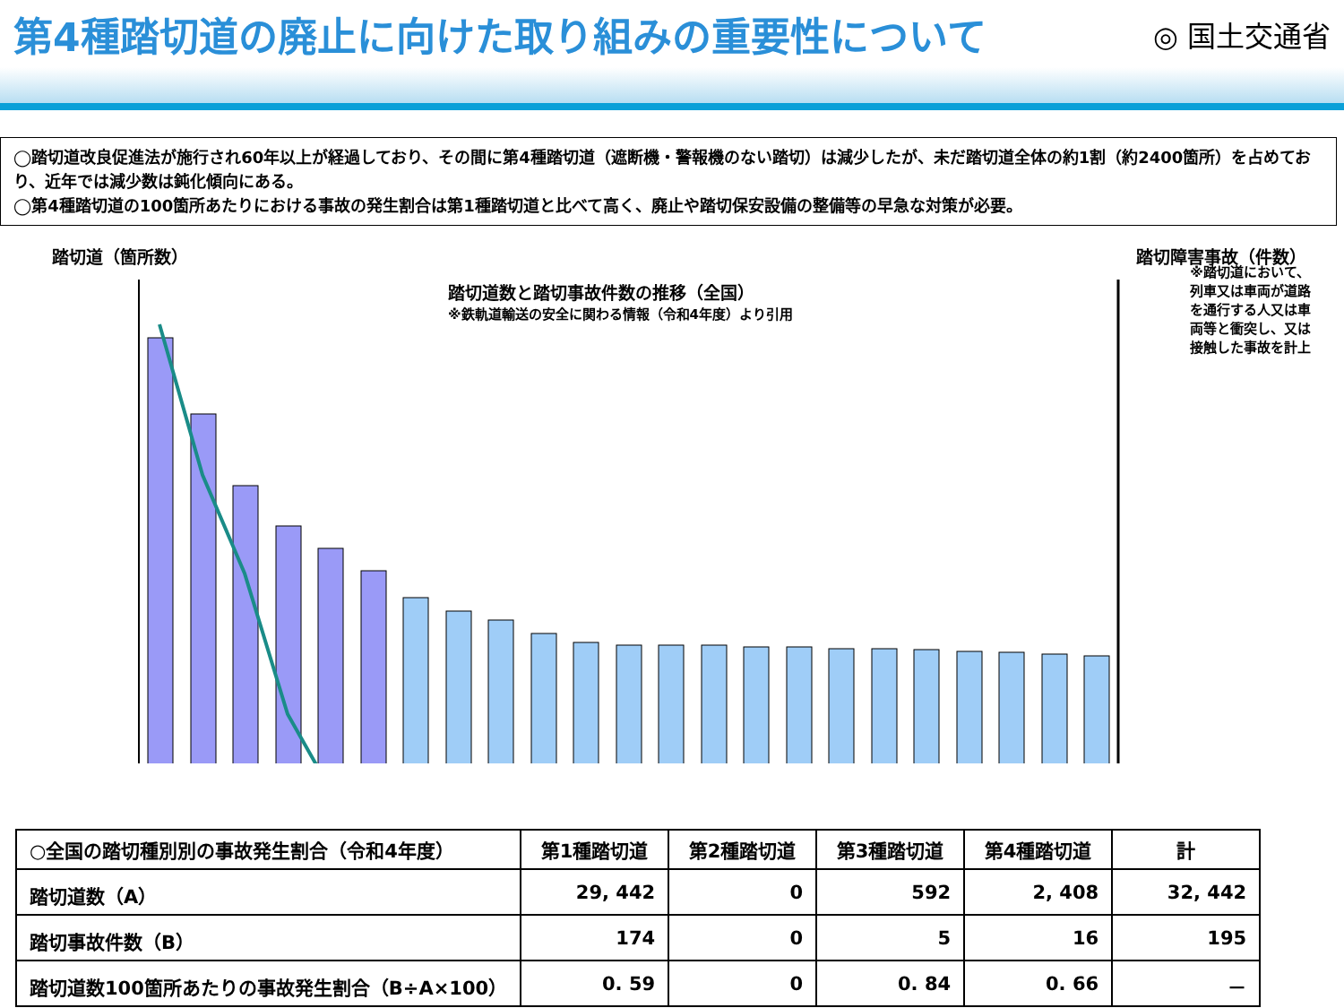第4種踏切道の廃止に向けた取り組みの重要性について
◎ 国土交通省
◯踏切道改良促進法が施行され60年以上が経過しており、その間に第4種踏切道（遮断機・警報機のない踏切）は減少したが、未だ踏切道全体の約1割（約2400箇所）を占めており、近年では減少数は鈍化傾向にある。
◯第4種踏切道の100箇所あたりにおける事故の発生割合は第1種踏切道と比べて高く、廃止や踏切保安設備の整備等の早急な対策が必要。
踏切道（箇所数） 踏切障害事故（件数）
踏切道数と踏切事故件数の推移（全国）
※鉄軌道輸送の安全に関わる情報（令和4年度）より引用
※踏切道において、列車又は車両が道路を通行する人又は車両等と衝突し、又は接触した事故を計上
| ○全国の踏切種別別の事故発生割合（令和4年度） | 第1種踏切道 | 第2種踏切道 | 第3種踏切道 | 第4種踏切道 | 計 |
| --- | --- | --- | --- | --- | --- |
| 踏切道数（A） | 29, 442 | 0 | 592 | 2, 408 | 32, 442 |
| 踏切事故件数（B） | 174 | 0 | 5 | 16 | 195 |
| 踏切道数100箇所あたりの事故発生割合（B÷A×100） | 0. 59 | 0 | 0. 84 | 0. 66 | － |